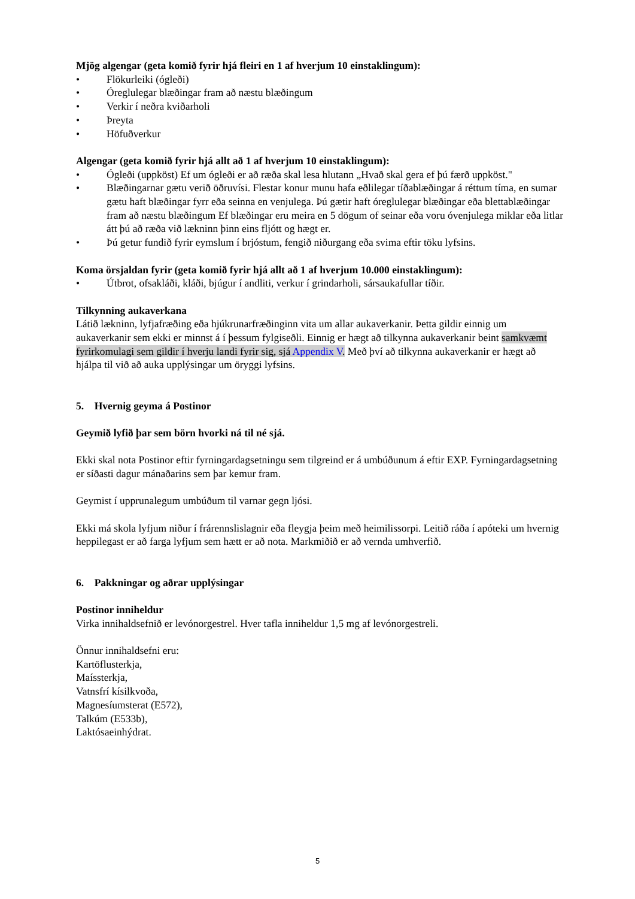Mjög algengar (geta komið fyrir hjá fleiri en 1 af hverjum 10 einstaklingum):
• Flökurleiki (ógleði)
• Óreglulegar blæðingar fram að næstu blæðingum
• Verkir í neðra kviðarholi
• Þreyta
• Höfuðverkur
Algengar (geta komið fyrir hjá allt að 1 af hverjum 10 einstaklingum):
• Ógleði (uppköst) Ef um ógleði er að ræða skal lesa hlutann „Hvað skal gera ef þú færð uppköst."
• Blæðingarnar gætu verið öðruvísi. Flestar konur munu hafa eðlilegar tíðablæðingar á réttum tíma, en sumar gætu haft blæðingar fyrr eða seinna en venjulega. Þú gætir haft óreglulegar blæðingar eða blettablæðingar fram að næstu blæðingum Ef blæðingar eru meira en 5 dögum of seinar eða voru óvenjulega miklar eða litlar átt þú að ræða við lækninn þinn eins fljótt og hægt er.
• Þú getur fundið fyrir eymslum í brjóstum, fengið niðurgang eða svima eftir töku lyfsins.
Koma örsjaldan fyrir (geta komið fyrir hjá allt að 1 af hverjum 10.000 einstaklingum):
• Útbrot, ofsakláði, kláði, bjúgur í andliti, verkur í grindarholi, sársaukafullar tíðir.
Tilkynning aukaverkana
Látið lækninn, lyfjafræðing eða hjúkrunarfræðinginn vita um allar aukaverkanir. Þetta gildir einnig um aukaverkanir sem ekki er minnst á í þessum fylgiseðli. Einnig er hægt að tilkynna aukaverkanir beint samkvæmt fyrirkomulagi sem gildir í hverju landi fyrir sig, sjá Appendix V. Með því að tilkynna aukaverkanir er hægt að hjálpa til við að auka upplýsingar um öryggi lyfsins.
5. Hvernig geyma á Postinor
Geymið lyfið þar sem börn hvorki ná til né sjá.
Ekki skal nota Postinor eftir fyrningardagsetningu sem tilgreind er á umbúðunum á eftir EXP. Fyrningardagsetning er síðasti dagur mánaðarins sem þar kemur fram.
Geymist í upprunalegum umbúðum til varnar gegn ljósi.
Ekki má skola lyfjum niður í frárennslislagnir eða fleygja þeim með heimilissorpi. Leitið ráða í apóteki um hvernig heppilegast er að farga lyfjum sem hætt er að nota. Markmiðið er að vernda umhverfið.
6. Pakkningar og aðrar upplýsingar
Postinor inniheldur
Virka innihaldsefnið er levónorgestrel. Hver tafla inniheldur 1,5 mg af levónorgestreli.
Önnur innihaldsefni eru:
Kartöflusterkja,
Maíssterkja,
Vatnsfrí kísilkvoða,
Magnesíumsterat (E572),
Talkúm (E533b),
Laktósaeinhýdrat.
5